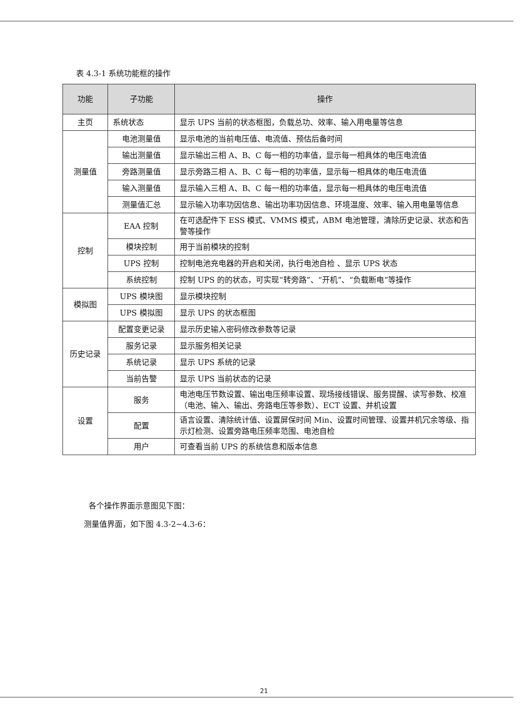表 4.3-1 系统功能框的操作
| 功能 | 子功能 | 操作 |
| --- | --- | --- |
| 主页 | 系统状态 | 显示 UPS 当前的状态框图，负载总功、效率、输入用电量等信息 |
| 测量值 | 电池测量值 | 显示电池的当前电压值、电流值、预估后备时间 |
| | 输出测量值 | 显示输出三相 A、B、C 每一相的功率值，显示每一相具体的电压电流值 |
| | 旁路测量值 | 显示旁路三相 A、B、C 每一相的功率值，显示每一相具体的电压电流值 |
| | 输入测量值 | 显示输入三相 A、B、C 每一相的功率值，显示每一相具体的电压电流值 |
| | 测量值汇总 | 显示输入功率功因信息、输出功率功因信息、环境温度、效率、输入用电量等信息 |
| 控制 | EAA 控制 | 在可选配件下 ESS 模式、VMMS 模式，ABM 电池管理，清除历史记录、状态和告警等操作 |
| | 模块控制 | 用于当前模块的控制 |
| | UPS 控制 | 控制电池充电器的开启和关闭，执行电池自检 、显示 UPS 状态 |
| | 系统控制 | 控制 UPS 的的状态，可实现“转旁路”、“开机”、“负载断电”等操作 |
| 模拟图 | UPS 模块图 | 显示模块控制 |
| | UPS 模拟图 | 显示 UPS 的状态框图 |
| 历史记录 | 配置变更记录 | 显示历史输入密码修改参数等记录 |
| | 服务记录 | 显示服务相关记录 |
| | 系统记录 | 显示 UPS 系统的记录 |
| | 当前告警 | 显示 UPS 当前状态的记录 |
| 设置 | 服务 | 电池电压节数设置、输出电压频率设置、现场接线错误、服务提醒、读写参数、校准（电池、输入、输出、旁路电压等参数）、ECT 设置、并机设置 |
| | 配置 | 语言设置、清除统计值、设置屏保时间 Min、设置时间管理、设置并机冗余等级、指示灯检测、设置旁路电压频率范围、电池自检 |
| | 用户 | 可查看当前 UPS 的系统信息和版本信息 |
各个操作界面示意图见下图：
测量值界面，如下图 4.3-2~4.3-6：
21